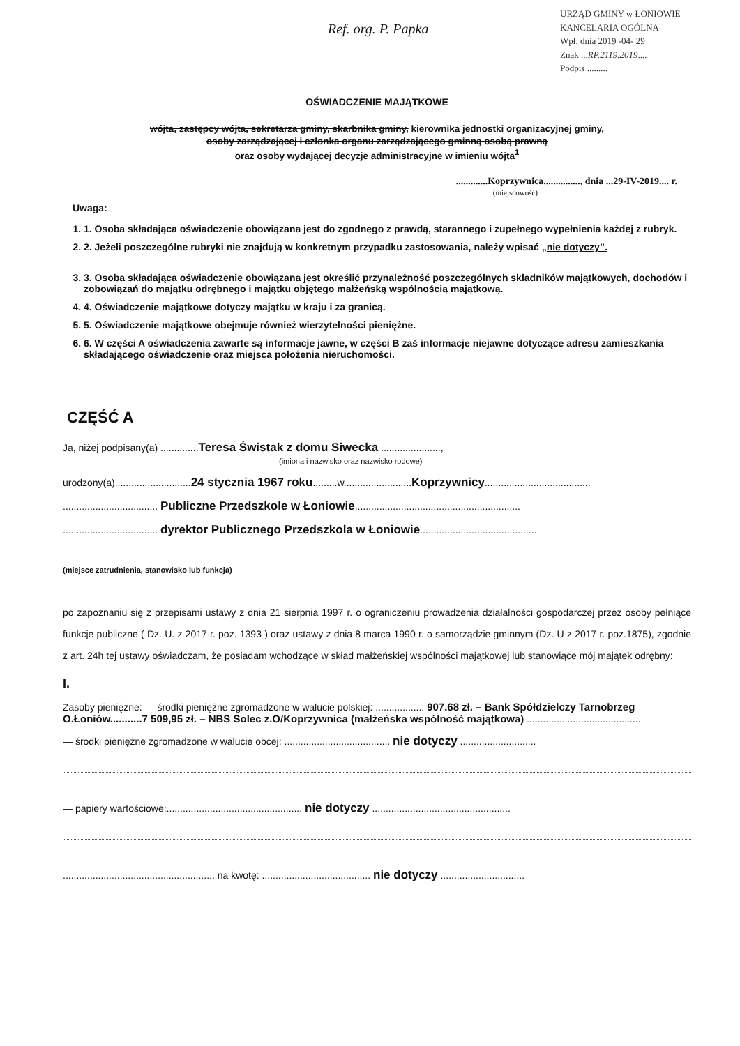URZĄD GMINY w ŁONIOWIE
KANCELARIA OGÓLNA
Wpł. dnia 2019 -04- 29
Znak ...RP.2119.2019....
Podpis .........
Ref. org. P. Papka
OŚWIADCZENIE MAJĄTKOWE
wójta, zastępcy wójta, sekretarza gminy, skarbnika gminy, kierownika jednostki organizacyjnej gminy,
osoby zarządzającej i członka organu zarządzającego gminną osobą prawną
oraz osoby wydającej decyzje administracyjne w imieniu wójta<sup>1</sup>
.............Koprzywnica..............., dnia ...29-IV-2019.... r.
(miejscowość)
Uwaga:
1. 1. Osoba składająca oświadczenie obowiązana jest do zgodnego z prawdą, starannego i zupełnego wypełnienia każdej z rubryk.
2. 2. Jeżeli poszczególne rubryki nie znajdują w konkretnym przypadku zastosowania, należy wpisać „nie dotyczy”.
3. 3. Osoba składająca oświadczenie obowiązana jest określić przynależność poszczególnych składników majątkowych, dochodów i zobowiązań do majątku odrębnego i majątku objętego małżeńską wspólnością majątkową.
4. 4. Oświadczenie majątkowe dotyczy majątku w kraju i za granicą.
5. 5. Oświadczenie majątkowe obejmuje również wierzytelności pieniężne.
6. 6. W części A oświadczenia zawarte są informacje jawne, w części B zaś informacje niejawne dotyczące adresu zamieszkania składającego oświadczenie oraz miejsca położenia nieruchomości.
CZĘŚĆ A
Ja, niżej podpisany(a) ..............Teresa Świstak z domu Siwecka ......................,
(imiona i nazwisko oraz nazwisko rodowe)
urodzony(a)............................24 stycznia 1967 roku.........w.........................Koprzywnicy.......................................
................................... Publiczne Przedszkole w Łoniowie.............................................................
................................... dyrektor Publicznego Przedszkola w Łoniowie...........................................
(miejsce zatrudnienia, stanowisko lub funkcja)
po zapoznaniu się z przepisami ustawy z dnia 21 sierpnia 1997 r. o ograniczeniu prowadzenia działalności gospodarczej przez osoby pełniące funkcje publiczne ( Dz. U. z 2017 r. poz. 1393 ) oraz ustawy z dnia 8 marca 1990 r. o samorządzie gminnym (Dz. U z 2017 r. poz.1875), zgodnie z art. 24h tej ustawy oświadczam, że posiadam wchodzące w skład małżeńskiej wspólności majątkowej lub stanowiące mój majątek odrębny:
I.
Zasoby pieniężne: — środki pieniężne zgromadzone w walucie polskiej: .................. 907.68 zł. – Bank Spółdzielczy Tarnobrzeg O.Łoniów...........7 509,95 zł. – NBS Solec z.O/Koprzywnica (małżeńska wspólność majątkowa) ..........................................
— środki pieniężne zgromadzone w walucie obcej: ....................................... nie dotyczy ............................
— papiery wartościowe:.................................................. nie dotyczy ...................................................
........................................................ na kwotę: ........................................ nie dotyczy ...............................